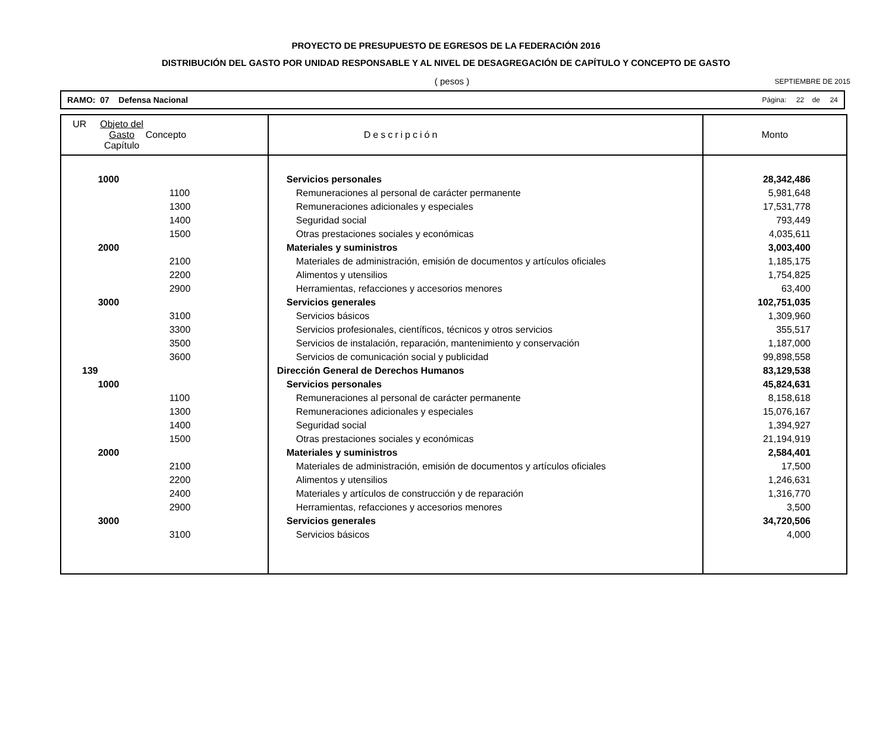PROYECTO DE PRESUPUESTO DE EGRESOS DE LA FEDERACIÓN 2016
DISTRIBUCIÓN DEL GASTO POR UNIDAD RESPONSABLE Y AL NIVEL DE DESAGREGACIÓN DE CAPÍTULO Y CONCEPTO DE GASTO
( pesos )
SEPTIEMBRE DE 2015
RAMO: 07 Defensa Nacional Página: 22 de 24
| UR | Objeto del Gasto Capítulo | Concepto | Descripción | Monto |
| --- | --- | --- | --- | --- |
| | 1000 | | Servicios personales | 28,342,486 |
| | | 1100 | Remuneraciones al personal de carácter permanente | 5,981,648 |
| | | 1300 | Remuneraciones adicionales y especiales | 17,531,778 |
| | | 1400 | Seguridad social | 793,449 |
| | | 1500 | Otras prestaciones sociales y económicas | 4,035,611 |
| | 2000 | | Materiales y suministros | 3,003,400 |
| | | 2100 | Materiales de administración, emisión de documentos y artículos oficiales | 1,185,175 |
| | | 2200 | Alimentos y utensilios | 1,754,825 |
| | | 2900 | Herramientas, refacciones y accesorios menores | 63,400 |
| | 3000 | | Servicios generales | 102,751,035 |
| | | 3100 | Servicios básicos | 1,309,960 |
| | | 3300 | Servicios profesionales, científicos, técnicos y otros servicios | 355,517 |
| | | 3500 | Servicios de instalación, reparación, mantenimiento y conservación | 1,187,000 |
| | | 3600 | Servicios de comunicación social y publicidad | 99,898,558 |
| 139 | | | Dirección General de Derechos Humanos | 83,129,538 |
| | 1000 | | Servicios personales | 45,824,631 |
| | | 1100 | Remuneraciones al personal de carácter permanente | 8,158,618 |
| | | 1300 | Remuneraciones adicionales y especiales | 15,076,167 |
| | | 1400 | Seguridad social | 1,394,927 |
| | | 1500 | Otras prestaciones sociales y económicas | 21,194,919 |
| | 2000 | | Materiales y suministros | 2,584,401 |
| | | 2100 | Materiales de administración, emisión de documentos y artículos oficiales | 17,500 |
| | | 2200 | Alimentos y utensilios | 1,246,631 |
| | | 2400 | Materiales y artículos de construcción y de reparación | 1,316,770 |
| | | 2900 | Herramientas, refacciones y accesorios menores | 3,500 |
| | 3000 | | Servicios generales | 34,720,506 |
| | | 3100 | Servicios básicos | 4,000 |